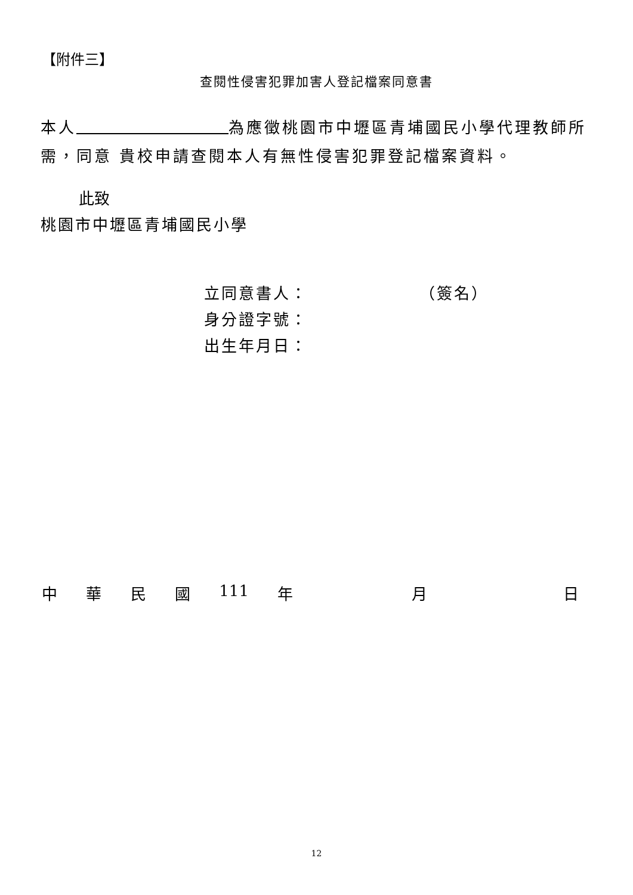【附件三】
查閱性侵害犯罪加害人登記檔案同意書
本人 為應徵桃園市中壢區青埔國民小學代理教師所需，同意 貴校申請查閱本人有無性侵害犯罪登記檔案資料。
此致
桃園市中壢區青埔國民小學
立同意書人： （簽名）
身分證字號：
出生年月日：
中華民國 111 年 月 日
12